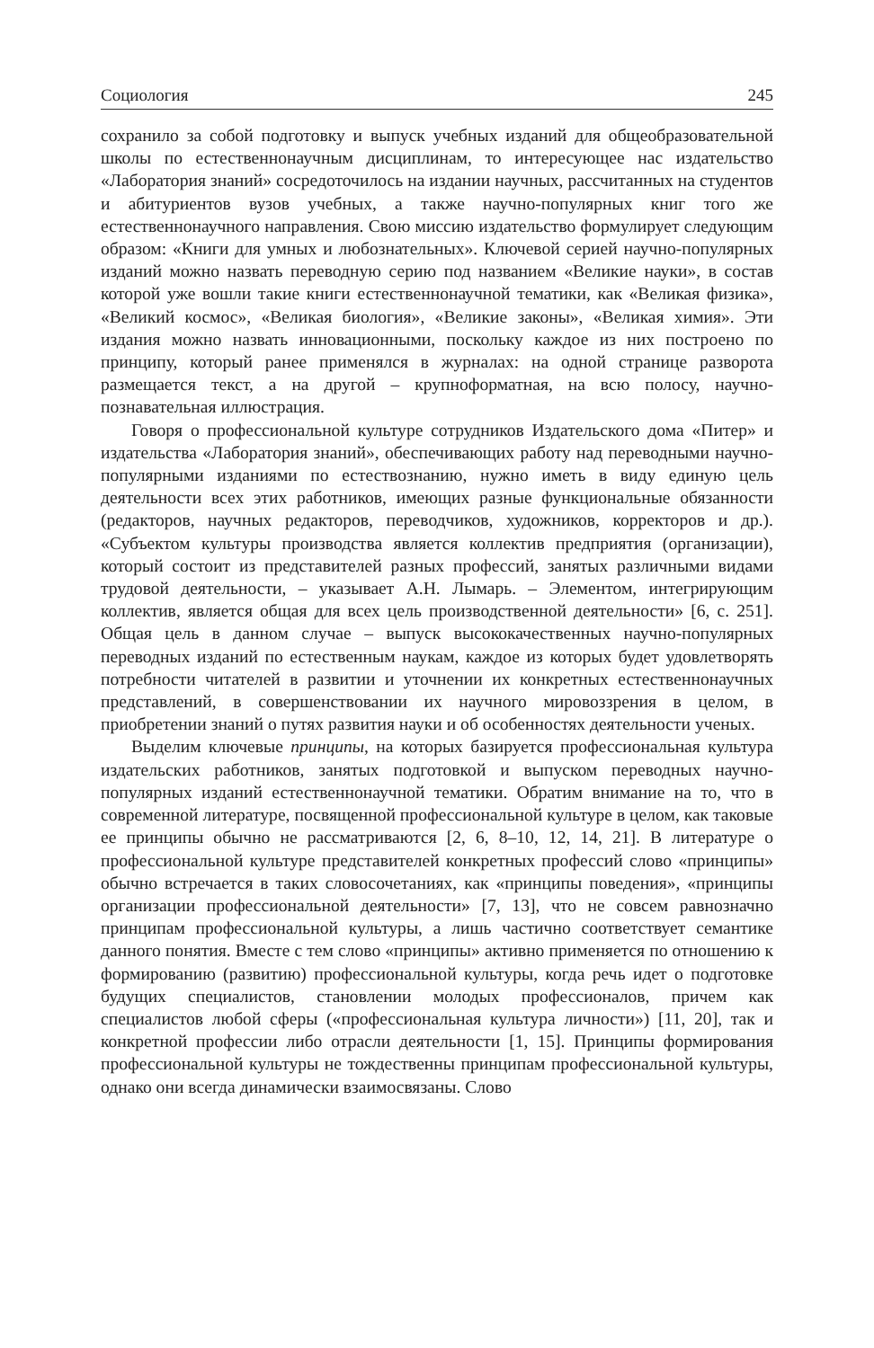Социология 245
сохранило за собой подготовку и выпуск учебных изданий для общеобразовательной школы по естественнонаучным дисциплинам, то интересующее нас издательство «Лаборатория знаний» сосредоточилось на издании научных, рассчитанных на студентов и абитуриентов вузов учебных, а также научно-популярных книг того же естественнонаучного направления. Свою миссию издательство формулирует следующим образом: «Книги для умных и любознательных». Ключевой серией научно-популярных изданий можно назвать переводную серию под названием «Великие науки», в состав которой уже вошли такие книги естественнонаучной тематики, как «Великая физика», «Великий космос», «Великая биология», «Великие законы», «Великая химия». Эти издания можно назвать инновационными, поскольку каждое из них построено по принципу, который ранее применялся в журналах: на одной странице разворота размещается текст, а на другой – крупноформатная, на всю полосу, научно-познавательная иллюстрация.
Говоря о профессиональной культуре сотрудников Издательского дома «Питер» и издательства «Лаборатория знаний», обеспечивающих работу над переводными научно-популярными изданиями по естествознанию, нужно иметь в виду единую цель деятельности всех этих работников, имеющих разные функциональные обязанности (редакторов, научных редакторов, переводчиков, художников, корректоров и др.). «Субъектом культуры производства является коллектив предприятия (организации), который состоит из представителей разных профессий, занятых различными видами трудовой деятельности, – указывает А.Н. Лымарь. – Элементом, интегрирующим коллектив, является общая для всех цель производственной деятельности» [6, с. 251]. Общая цель в данном случае – выпуск высококачественных научно-популярных переводных изданий по естественным наукам, каждое из которых будет удовлетворять потребности читателей в развитии и уточнении их конкретных естественнонаучных представлений, в совершенствовании их научного мировоззрения в целом, в приобретении знаний о путях развития науки и об особенностях деятельности ученых.
Выделим ключевые принципы, на которых базируется профессиональная культура издательских работников, занятых подготовкой и выпуском переводных научно-популярных изданий естественнонаучной тематики. Обратим внимание на то, что в современной литературе, посвященной профессиональной культуре в целом, как таковые ее принципы обычно не рассматриваются [2, 6, 8–10, 12, 14, 21]. В литературе о профессиональной культуре представителей конкретных профессий слово «принципы» обычно встречается в таких словосочетаниях, как «принципы поведения», «принципы организации профессиональной деятельности» [7, 13], что не совсем равнозначно принципам профессиональной культуры, а лишь частично соответствует семантике данного понятия. Вместе с тем слово «принципы» активно применяется по отношению к формированию (развитию) профессиональной культуры, когда речь идет о подготовке будущих специалистов, становлении молодых профессионалов, причем как специалистов любой сферы («профессиональная культура личности») [11, 20], так и конкретной профессии либо отрасли деятельности [1, 15]. Принципы формирования профессиональной культуры не тождественны принципам профессиональной культуры, однако они всегда динамически взаимосвязаны. Слово